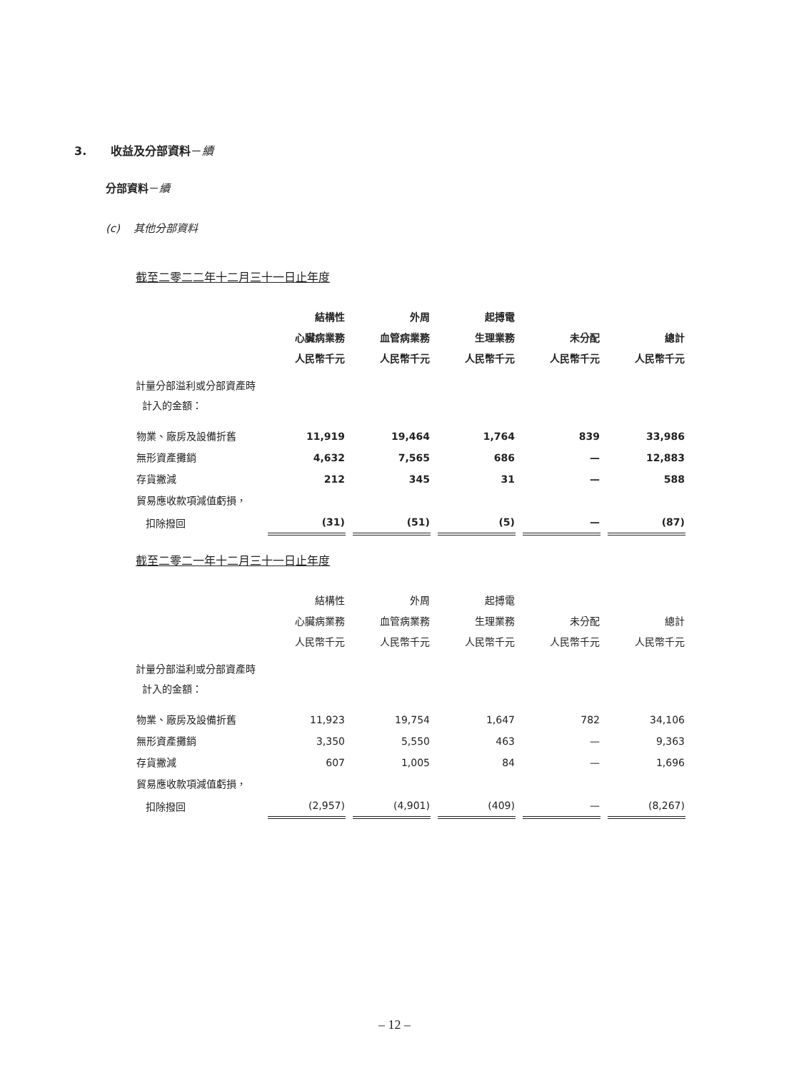3. 收益及分部資料－續
分部資料－續
(c) 其他分部資料
截至二零二二年十二月三十一日止年度
| | 結構性 心臟病業務 人民幣千元 | 外周 血管病業務 人民幣千元 | 起搏電 生理業務 人民幣千元 | 未分配 人民幣千元 | 總計 人民幣千元 |
| --- | --- | --- | --- | --- | --- |
| 計量分部溢利或分部資產時 計入的金額： | | | | | |
| 物業、廠房及設備折舊 | 11,919 | 19,464 | 1,764 | 839 | 33,986 |
| 無形資產攤銷 | 4,632 | 7,565 | 686 | — | 12,883 |
| 存貨撇減 | 212 | 345 | 31 | — | 588 |
| 貿易應收款項減值虧損， | | | | | |
| 扣除撥回 | (31) | (51) | (5) | — | (87) |
截至二零二一年十二月三十一日止年度
| | 結構性 心臟病業務 人民幣千元 | 外周 血管病業務 人民幣千元 | 起搏電 生理業務 人民幣千元 | 未分配 人民幣千元 | 總計 人民幣千元 |
| --- | --- | --- | --- | --- | --- |
| 計量分部溢利或分部資產時 計入的金額： | | | | | |
| 物業、廠房及設備折舊 | 11,923 | 19,754 | 1,647 | 782 | 34,106 |
| 無形資產攤銷 | 3,350 | 5,550 | 463 | — | 9,363 |
| 存貨撇減 | 607 | 1,005 | 84 | — | 1,696 |
| 貿易應收款項減值虧損， | | | | | |
| 扣除撥回 | (2,957) | (4,901) | (409) | — | (8,267) |
– 12 –